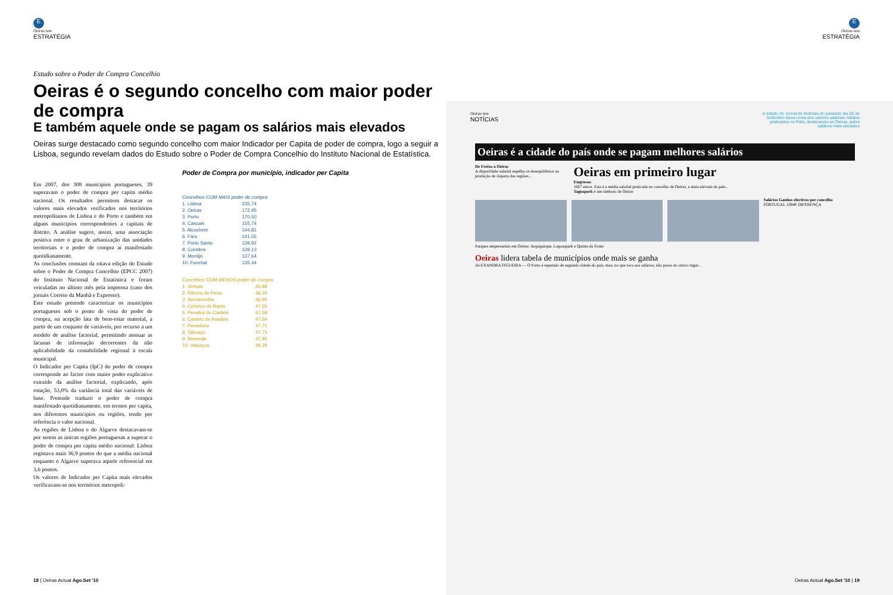E
Oeiras tem
ESTRATÉGIA
Estudo sobre o Poder de Compra Concelhio
Oeiras é o segundo concelho com maior poder de compra
E também aquele onde se pagam os salários mais elevados
Oeiras surge destacado como segundo concelho com maior Indicador per Capita de poder de compra, logo a seguir a Lisboa, segundo revelam dados do Estudo sobre o Poder de Compra Concelhio do Instituto Nacional de Estatística.
Em 2007, dos 308 municípios portugueses, 39 superavam o poder de compra per capita médio nacional. Os resultados permitem destacar os valores mais elevados verificados nos territórios metropolitanos de Lisboa e do Porto e também em alguns municípios correspondentes a capitais de distrito. A análise sugere, assim, uma associação positiva entre o grau de urbanização das unidades territoriais e o poder de compra aí manifestado quotidianamente.
As conclusões constam da oitava edição do Estudo sobre o Poder de Compra Concelhio (EPCC 2007) do Instituto Nacional de Estatística e foram veiculadas no último mês pela imprensa (caso dos jornais Correio da Manhã e Expresso).
Este estudo pretende caracterizar os municípios portugueses sob o ponto de vista do poder de compra, na acepção lata de bem-estar material, a partir de um conjunto de variáveis, por recurso a um modelo de análise factorial, permitindo atenuar as lacunas de informação decorrentes da não aplicabilidade da contabilidade regional à escala municipal.
O Indicador per Capita (IpC) do poder de compra corresponde ao factor com maior poder explicativo extraído da análise factorial, explicando, após rotação, 53,0% da variância total das variáveis de base. Pretende traduzir o poder de compra manifestado quotidianamente, em termos per capita, nos diferentes municípios ou regiões, tendo por referência o valor nacional.
As regiões de Lisboa e do Algarve destacavam-se por serem as únicas regiões portuguesas a superar o poder de compra per capita médio nacional: Lisboa registava mais 36,9 pontos do que a média nacional enquanto o Algarve superava aquele referencial em 3,6 pontos.
Os valores de Indicador per Capita mais elevados verificavam-se nos territórios metropoli-
Poder de Compra por município, indicador per Capita
| Concelhos COM MAIS poder de compra | |
| 1. Lisboa | 235,74 |
| 2. Oeiras | 172,95 |
| 3. Porto | 170,50 |
| 4. Cascais | 155,74 |
| 5. Alcochete | 144,81 |
| 6. Faro | 141,55 |
| 7. Porto Santo | 139,92 |
| 8. Coimbra | 139,13 |
| 9. Montijo | 137,64 |
| 10. Funchal | 135,44 |
| Concelhos COM MENOS poder de compra | |
| 1. Vinhais | 45,88 |
| 2. Ribeira de Pena | 46,34 |
| 3. Sernancelhe | 46,95 |
| 4. Celorico de Basto | 47,55 |
| 5. Penalva do Castelo | 47,58 |
| 6. Castelo de Ansiães | 47,64 |
| 7. Penedono | 47,71 |
| 8. Tabuaço | 47,75 |
| 9. Resende | 47,95 |
| 10. Valpaços | 48,29 |
18 { Oeiras Actual Ago.Set '10
E
Oeiras tem
ESTRATÉGIA
Oeiras tem
NOTÍCIAS
A edição do Jornal de Notícias do passado dia 20 de Setembro dava conta dos valores salariais médios praticados no País, destacando-se Oeiras, pelos salários mais elevados
Oeiras é a cidade do país onde se pagam melhores salários
De Freixo a Oeiras
A disparidade salarial espelha os desequilíbrios na produção de riqueza das regiões...
Oeiras em primeiro lugar
Empresas
1667 euros. Esta é a média salarial praticada no concelho de Oeiras, a mais elevada do país...
Taguspark é um símbolo de Oeiras
Salários Ganhos efectivos por concelho
PORTUGAL 1084€ DIFERENÇA
Parques empresariais em Oeiras: Arquiparque, Lagoaspark e Quinta da Fonte
Oeiras lidera tabela de municípios onde mais se ganha
ALEXANDRA FIGUEIRA — O Porto é reputado de segunda cidade do país, mas, no que toca aos salários, não passa do oitavo lugar...
Oeiras Actual Ago.Set '10 } 19